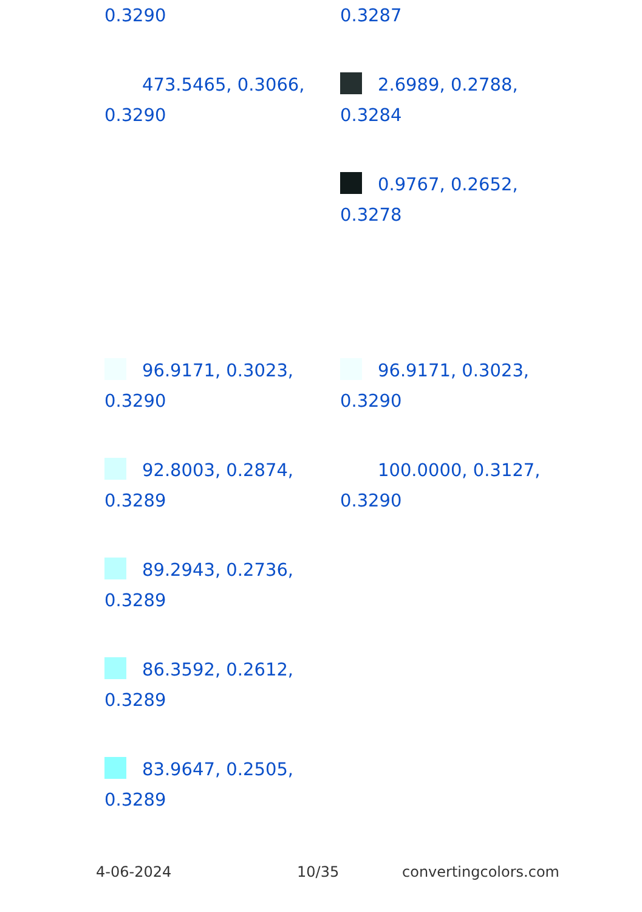0.3290 0.3287
473.5465, 0.3066, 0.3290
2.6989, 0.2788, 0.3284
0.9767, 0.2652, 0.3278
96.9171, 0.3023, 0.3290
96.9171, 0.3023, 0.3290
92.8003, 0.2874, 0.3289
100.0000, 0.3127, 0.3290
89.2943, 0.2736, 0.3289
86.3592, 0.2612, 0.3289
83.9647, 0.2505, 0.3289
4-06-2024 10/35 convertingcolors.com